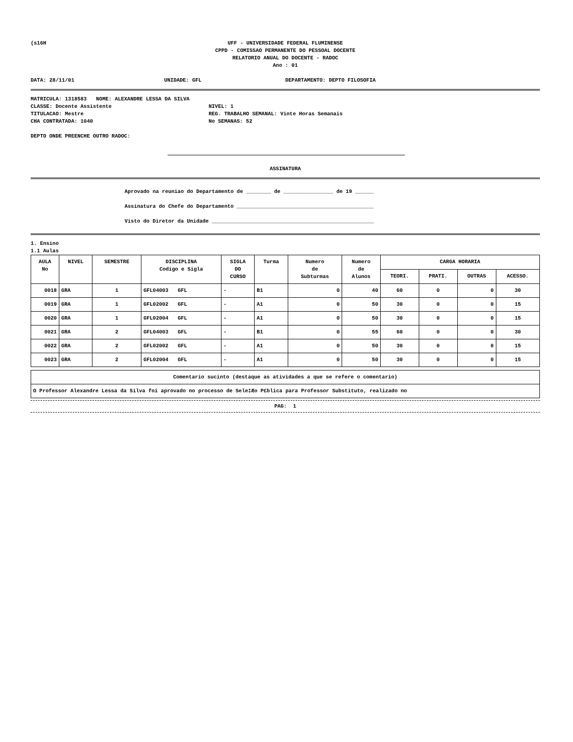(s16H UFF - UNIVERSIDADE FEDERAL FLUMINENSE
CPPD - COMISSAO PERMANENTE DO PESSOAL DOCENTE
RELATORIO ANUAL DO DOCENTE - RADOC
Ano : 01
DATA: 28/11/01 UNIDADE: GFL DEPARTAMENTO: DEPTO FILOSOFIA
MATRICULA: 1318583 NOME: ALEXANDRE LESSA DA SILVA
CLASSE: Docente Assistente
TITULACAO: Mestre
CHA CONTRATADA: 1040
NIVEL: 1
REG. TRABALHO SEMANAL: Vinte Horas Semanais
No SEMANAS: 52
DEPTO ONDE PREENCHE OUTRO RADOC:
ASSINATURA
Aprovado na reuniao do Departamento de ________ de ________________ de 19 ______
Assinatura do Chefe do Departamento ____________________________________________
Visto do Diretor da Unidade ____________________________________________________
1. Ensino
1.1 Aulas
| AULA No | NIVEL | SEMESTRE | DISCIPLINA Codigo e Sigla | SIGLA DO CURSO | Turma | Numero de Subturmas | Numero de Alunos | CARGA HORARIA | | | |
| --- | --- | --- | --- | --- | --- | --- | --- | --- | --- | --- | --- |
| | | | | | | | | TEORI. | PRATI. | OUTRAS | ACESSO. |
| 0018 | GRA | 1 | GFL04003 GFL | - | B1 | 0 | 40 | 60 | 0 | 0 | 30 |
| 0019 | GRA | 1 | GFL02002 GFL | - | A1 | 0 | 50 | 30 | 0 | 0 | 15 |
| 0020 | GRA | 1 | GFL02004 GFL | - | A1 | 0 | 50 | 30 | 0 | 0 | 15 |
| 0021 | GRA | 2 | GFL04003 GFL | - | B1 | 0 | 55 | 60 | 0 | 0 | 30 |
| 0022 | GRA | 2 | GFL02002 GFL | - | A1 | 0 | 50 | 30 | 0 | 0 | 15 |
| 0023 | GRA | 2 | GFL02004 GFL | - | A1 | 0 | 50 | 30 | 0 | 0 | 15 |
| Comentario sucinto (destaque as atividades a que se refere o comentario) |
| --- |
| O Professor Alexandre Lessa da Silva foi aprovado no processo de Sele‡Æo P£blica para Professor Substituto, realizado no |
PAG: 1